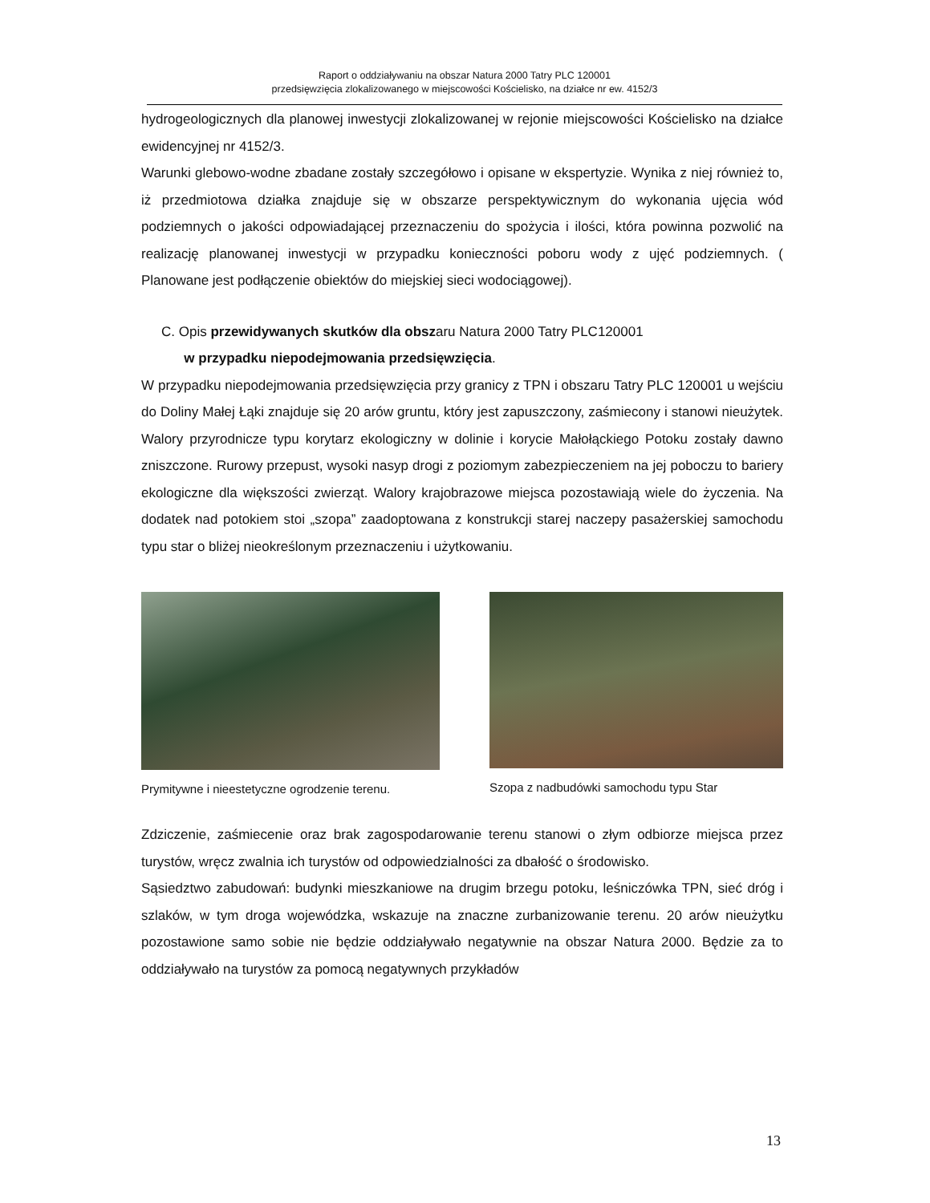Raport o oddziaływaniu na obszar Natura 2000 Tatry PLC 120001
przedsięwzięcia zlokalizowanego w miejscowości Kościelisko, na działce nr ew. 4152/3
hydrogeologicznych dla planowej inwestycji zlokalizowanej w rejonie miejscowości Kościelisko na działce ewidencyjnej nr 4152/3.
Warunki glebowo-wodne zbadane zostały szczegółowo i opisane w ekspertyzie. Wynika z niej również to, iż przedmiotowa działka znajduje się w obszarze perspektywicznym do wykonania ujęcia wód podziemnych o jakości odpowiadającej przeznaczeniu do spożycia i ilości, która powinna pozwolić na realizację planowanej inwestycji w przypadku konieczności poboru wody z ujęć podziemnych. ( Planowane jest podłączenie obiektów do miejskiej sieci wodociągowej).
C. Opis przewidywanych skutków dla obszaru Natura 2000 Tatry PLC120001
w przypadku niepodejmowania przedsięwzięcia.
W przypadku niepodejmowania przedsięwzięcia przy granicy z TPN i obszaru Tatry PLC 120001 u wejściu do Doliny Małej Łąki znajduje się 20 arów gruntu, który jest zapuszczony, zaśmiecony i stanowi nieużytek. Walory przyrodnicze typu korytarz ekologiczny w dolinie i korycie Małołąckiego Potoku zostały dawno zniszczone. Rurowy przepust, wysoki nasyp drogi z poziomym zabezpieczeniem na jej poboczu to bariery ekologiczne dla większości zwierząt. Walory krajobrazowe miejsca pozostawiają wiele do życzenia. Na dodatek nad potokiem stoi „szopa” zaadoptowana z konstrukcji starej naczepy pasażerskiej samochodu typu star o bliżej nieokreślonym przeznaczeniu i użytkowaniu.
Prymitywne i nieestetyczne ogrodzenie terenu.
Szopa z nadbudówki samochodu typu Star
Zdziczenie, zaśmiecenie oraz brak zagospodarowanie terenu stanowi o złym odbiorze miejsca przez turystów, wręcz zwalnia ich turystów od odpowiedzialności za dbałość o środowisko.
Sąsiedztwo zabudowań: budynki mieszkaniowe na drugim brzegu potoku, leśniczówka TPN, sieć dróg i szlaków, w tym droga wojewódzka, wskazuje na znaczne zurbanizowanie terenu. 20 arów nieużytku pozostawione samo sobie nie będzie oddziaływało negatywnie na obszar Natura 2000. Będzie za to oddziaływało na turystów za pomocą negatywnych przykładów
13